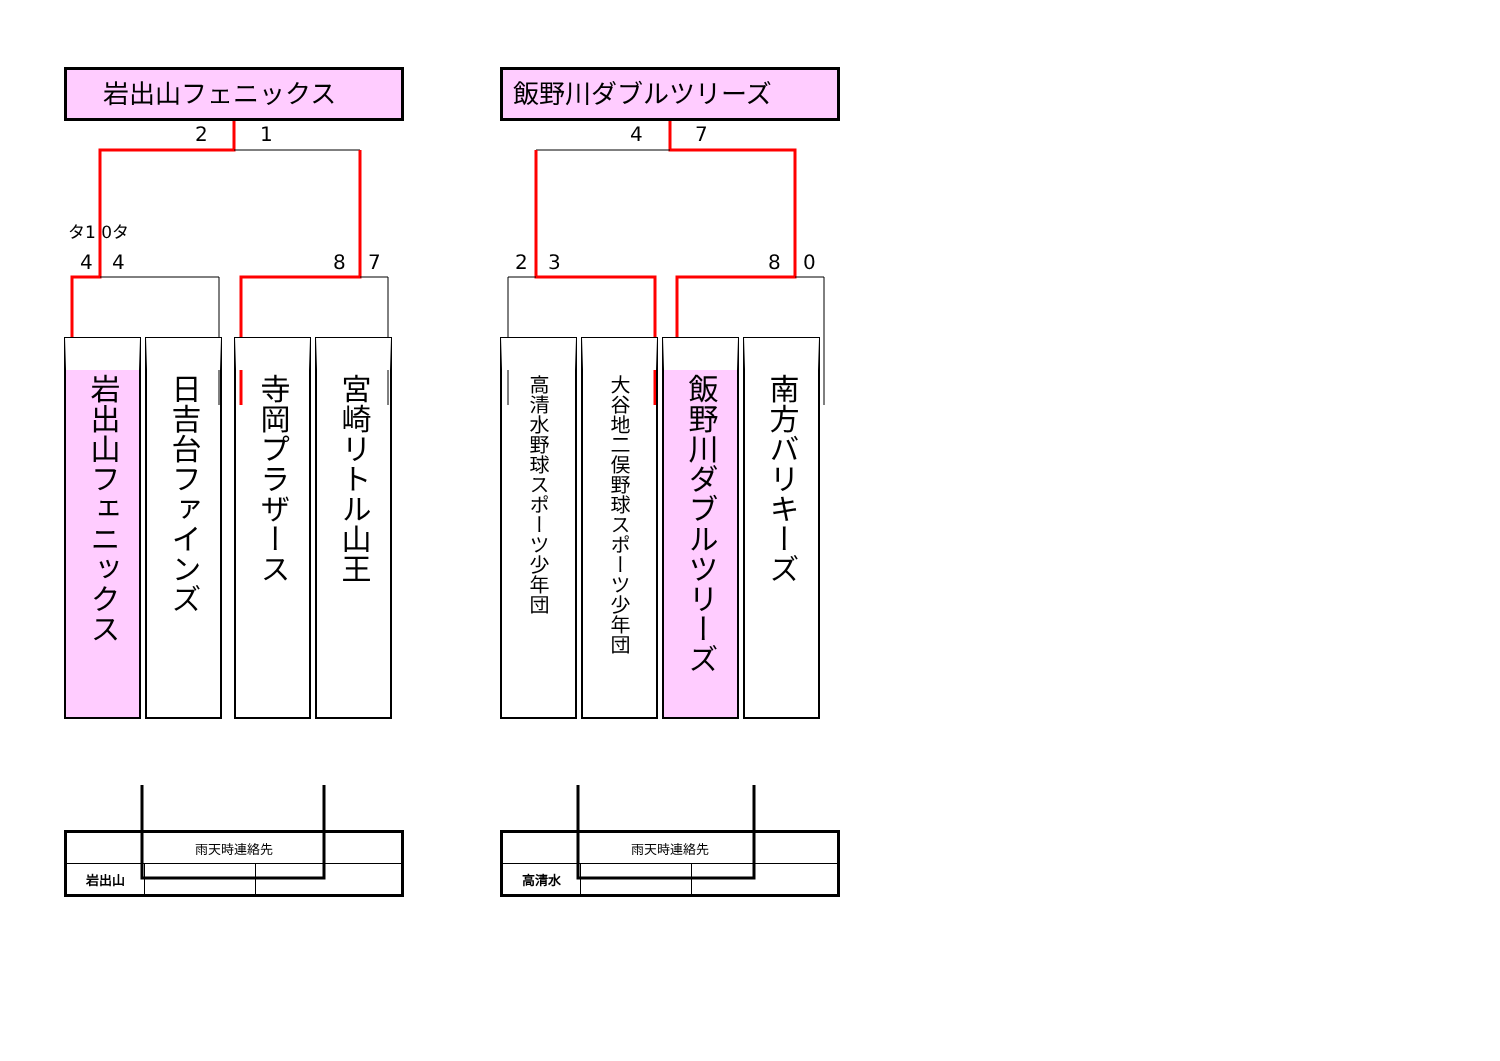岩出山フェニックス 飯野川ダブルツリーズ
2 1 4 7
タ1 0タ
4 4 8 7 2 3 8 0
岩出山フェニックス
日吉台ファインズ
寺岡プラザース
宮崎リトル山王
高清水野球スポーツ少年団
大谷地二俣野球スポーツ少年団
飯野川ダブルツリーズ
南方バリキーズ
| 雨天時連絡先 | | |
| 岩出山 | | |
| 雨天時連絡先 | | |
| 高清水 | | |